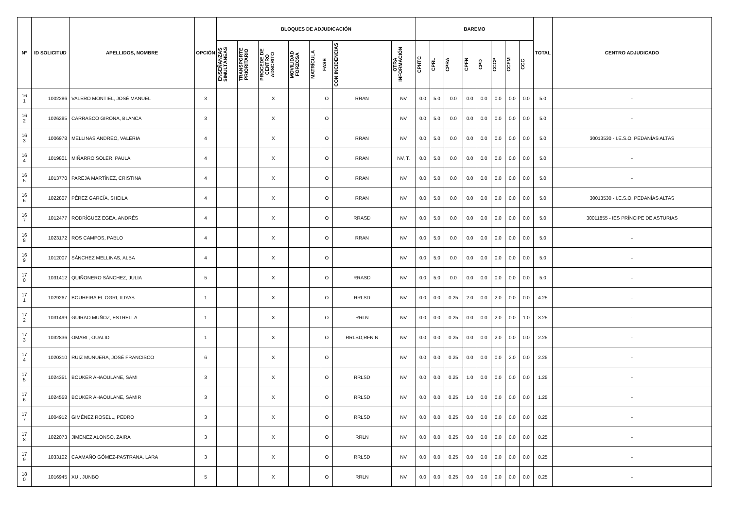| Nº | ID SOLICITUD | APELLIDOS, NOMBRE | OPCIÓN | BLOQUES DE ADJUDICACIÓN | | | | | | | | BAREMO | | | | | | | | TOTAL | CENTRO ADJUDICADO |
| --- | --- | --- | --- | --- | --- | --- | --- | --- | --- | --- | --- | --- | --- | --- | --- | --- | --- | --- | --- | --- | --- |
| | | | | ENSEÑANZAS SIMULTÁNEAS | TRANSPORTE PRIORITARIO | PROCEDE DE CENTRO ADSCRITO | MOVILIDAD FORZOSA | MATRÍCULA | FASE | CON INCIDENCIAS | OTRA INFORMACIÓN | CPHTC | CPRL | CPRA | CPFN | CPD | CCCP | CCFM | CCC | | |
| 16 1 | 1002286 | VALERO MONTIEL, JOSÉ MANUEL | 3 | | | X | | | O | RRAN | NV | 0.0 | 5.0 | 0.0 | 0.0 | 0.0 | 0.0 | 0.0 | 0.0 | 5.0 | - |
| 16 2 | 1026285 | CARRASCO GIRONA, BLANCA | 3 | | | X | | | O | | NV | 0.0 | 5.0 | 0.0 | 0.0 | 0.0 | 0.0 | 0.0 | 0.0 | 5.0 | - |
| 16 3 | 1006978 | MELLINAS ANDREO, VALERIA | 4 | | | X | | | O | RRAN | NV | 0.0 | 5.0 | 0.0 | 0.0 | 0.0 | 0.0 | 0.0 | 0.0 | 5.0 | 30013530 - I.E.S.O. PEDANÍAS ALTAS |
| 16 4 | 1019801 | MIÑARRO SOLER, PAULA | 4 | | | X | | | O | RRAN | NV, T. | 0.0 | 5.0 | 0.0 | 0.0 | 0.0 | 0.0 | 0.0 | 0.0 | 5.0 | - |
| 16 5 | 1013770 | PAREJA MARTÍNEZ, CRISTINA | 4 | | | X | | | O | RRAN | NV | 0.0 | 5.0 | 0.0 | 0.0 | 0.0 | 0.0 | 0.0 | 0.0 | 5.0 | - |
| 16 6 | 1022807 | PÉREZ GARCÍA, SHEILA | 4 | | | X | | | O | RRAN | NV | 0.0 | 5.0 | 0.0 | 0.0 | 0.0 | 0.0 | 0.0 | 0.0 | 5.0 | 30013530 - I.E.S.O. PEDANÍAS ALTAS |
| 16 7 | 1012477 | RODRÍGUEZ EGEA, ANDRÉS | 4 | | | X | | | O | RRASD | NV | 0.0 | 5.0 | 0.0 | 0.0 | 0.0 | 0.0 | 0.0 | 0.0 | 5.0 | 30011855 - IES PRÍNCIPE DE ASTURIAS |
| 16 8 | 1023172 | ROS CAMPOS, PABLO | 4 | | | X | | | O | RRAN | NV | 0.0 | 5.0 | 0.0 | 0.0 | 0.0 | 0.0 | 0.0 | 0.0 | 5.0 | - |
| 16 9 | 1012007 | SÁNCHEZ MELLINAS, ALBA | 4 | | | X | | | O | | NV | 0.0 | 5.0 | 0.0 | 0.0 | 0.0 | 0.0 | 0.0 | 0.0 | 5.0 | - |
| 17 0 | 1031412 | QUIÑONERO SÁNCHEZ, JULIA | 5 | | | X | | | O | RRASD | NV | 0.0 | 5.0 | 0.0 | 0.0 | 0.0 | 0.0 | 0.0 | 0.0 | 5.0 | - |
| 17 1 | 1029267 | BOUHFIRA EL OGRI, ILIYAS | 1 | | | X | | | O | RRLSD | NV | 0.0 | 0.0 | 0.25 | 2.0 | 0.0 | 2.0 | 0.0 | 0.0 | 4.25 | - |
| 17 2 | 1031499 | GUIRAO MUÑOZ, ESTRELLA | 1 | | | X | | | O | RRLN | NV | 0.0 | 0.0 | 0.25 | 0.0 | 0.0 | 2.0 | 0.0 | 1.0 | 3.25 | - |
| 17 3 | 1032836 | OMARI , OUALID | 1 | | | X | | | O | RRLSD,RFN N | NV | 0.0 | 0.0 | 0.25 | 0.0 | 0.0 | 2.0 | 0.0 | 0.0 | 2.25 | - |
| 17 4 | 1020310 | RUIZ MUNUERA, JOSÉ FRANCISCO | 6 | | | X | | | O | | NV | 0.0 | 0.0 | 0.25 | 0.0 | 0.0 | 0.0 | 2.0 | 0.0 | 2.25 | - |
| 17 5 | 1024351 | BOUKER AHAOULANE, SAMI | 3 | | | X | | | O | RRLSD | NV | 0.0 | 0.0 | 0.25 | 1.0 | 0.0 | 0.0 | 0.0 | 0.0 | 1.25 | - |
| 17 6 | 1024558 | BOUKER AHAOULANE, SAMIR | 3 | | | X | | | O | RRLSD | NV | 0.0 | 0.0 | 0.25 | 1.0 | 0.0 | 0.0 | 0.0 | 0.0 | 1.25 | - |
| 17 7 | 1004912 | GIMÉNEZ ROSELL, PEDRO | 3 | | | X | | | O | RRLSD | NV | 0.0 | 0.0 | 0.25 | 0.0 | 0.0 | 0.0 | 0.0 | 0.0 | 0.25 | - |
| 17 8 | 1022073 | JIMENEZ ALONSO, ZAIRA | 3 | | | X | | | O | RRLN | NV | 0.0 | 0.0 | 0.25 | 0.0 | 0.0 | 0.0 | 0.0 | 0.0 | 0.25 | - |
| 17 9 | 1033102 | CAAMAÑO GÓMEZ-PASTRANA, LARA | 3 | | | X | | | O | RRLSD | NV | 0.0 | 0.0 | 0.25 | 0.0 | 0.0 | 0.0 | 0.0 | 0.0 | 0.25 | - |
| 18 0 | 1016945 | XU , JUNBO | 5 | | | X | | | O | RRLN | NV | 0.0 | 0.0 | 0.25 | 0.0 | 0.0 | 0.0 | 0.0 | 0.0 | 0.25 | - |